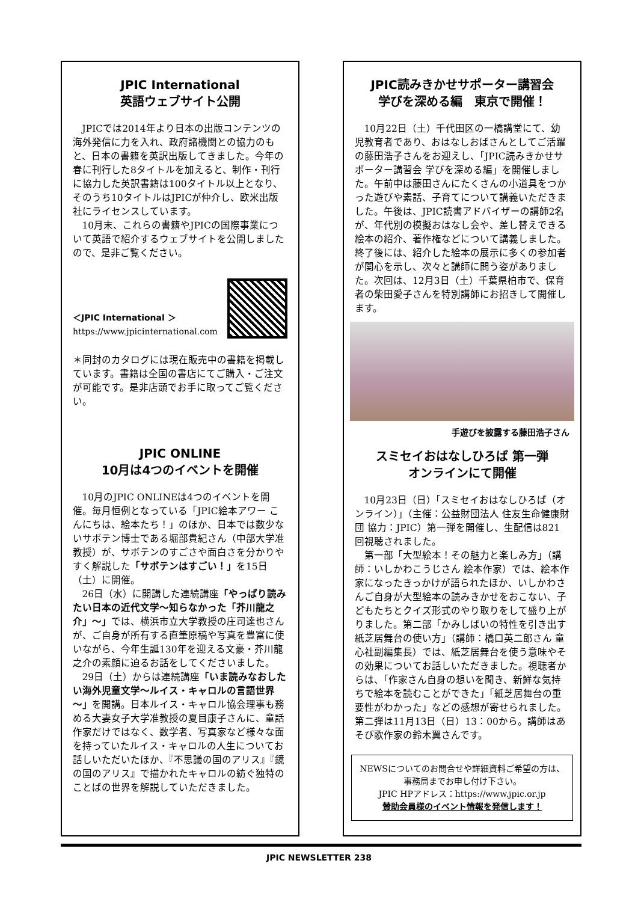JPIC International
英語ウェブサイト公開
JPICでは2014年より日本の出版コンテンツの海外発信に力を入れ、政府諸機関との協力のもと、日本の書籍を英訳出版してきました。今年の春に刊行した8タイトルを加えると、制作・刊行に協力した英訳書籍は100タイトル以上となり、そのうち10タイトルはJPICが仲介し、欧米出版社にライセンスしています。
10月末、これらの書籍やJPICの国際事業について英語で紹介するウェブサイトを公開しましたので、是非ご覧ください。
＜JPIC International ＞
https://www.jpicinternational.com
＊同封のカタログには現在販売中の書籍を掲載しています。書籍は全国の書店にてご購入・ご注文が可能です。是非店頭でお手に取ってご覧ください。
JPIC ONLINE
10月は4つのイベントを開催
10月のJPIC ONLINEは4つのイベントを開催。毎月恒例となっている「JPIC絵本アワー こんにちは、絵本たち！」のほか、日本では数少ないサボテン博士である堀部貴紀さん（中部大学准教授）が、サボテンのすごさや面白さを分かりやすく解説した「サボテンはすごい！」を15日（土）に開催。
26日（水）に開講した連続講座「やっぱり読みたい日本の近代文学～知らなかった「芥川龍之介」～」では、横浜市立大学教授の庄司達也さんが、ご自身が所有する直筆原稿や写真を豊富に使いながら、今年生誕130年を迎える文豪・芥川龍之介の素顔に迫るお話をしてくださいました。
29日（土）からは連続講座「いま読みなおしたい海外児童文学～ルイス・キャロルの言語世界～」を開講。日本ルイス・キャロル協会理事も務める大妻女子大学准教授の夏目康子さんに、童話作家だけではなく、数学者、写真家など様々な面を持っていたルイス・キャロルの人生についてお話しいただいたほか、『不思議の国のアリス』『鏡の国のアリス』で描かれたキャロルの紡ぐ独特のことばの世界を解説していただきました。
JPIC読みきかせサポーター講習会
学びを深める編　東京で開催！
10月22日（土）千代田区の一橋講堂にて、幼児教育者であり、おはなしおばさんとしてご活躍の藤田浩子さんをお迎えし、「JPIC読みきかせサポーター講習会 学びを深める編」を開催しました。午前中は藤田さんにたくさんの小道具をつかった遊びや素話、子育てについて講義いただきました。午後は、JPIC読書アドバイザーの講師2名が、年代別の模擬おはなし会や、差し替えできる絵本の紹介、著作権などについて講義しました。終了後には、紹介した絵本の展示に多くの参加者が関心を示し、次々と講師に問う姿がありました。次回は、12月3日（土）千葉県柏市で、保育者の柴田愛子さんを特別講師にお招きして開催します。
手遊びを披露する藤田浩子さん
スミセイおはなしひろば 第一弾
オンラインにて開催
10月23日（日）「スミセイおはなしひろば（オンライン）」（主催：公益財団法人 住友生命健康財団 協力：JPIC）第一弾を開催し、生配信は821回視聴されました。
第一部「大型絵本！その魅力と楽しみ方」（講師：いしかわこうじさん 絵本作家）では、絵本作家になったきっかけが語られたほか、いしかわさんご自身が大型絵本の読みきかせをおこない、子どもたちとクイズ形式のやり取りをして盛り上がりました。第二部「かみしばいの特性を引き出す紙芝居舞台の使い方」（講師：橋口英二郎さん 童心社副編集長）では、紙芝居舞台を使う意味やその効果についてお話しいただきました。視聴者からは、「作家さん自身の想いを聞き、新鮮な気持ちで絵本を読むことができた」「紙芝居舞台の重要性がわかった」などの感想が寄せられました。第二弾は11月13日（日）13：00から。講師はあそび歌作家の鈴木翼さんです。
NEWSについてのお問合せや詳細資料ご希望の方は、事務局までお申し付け下さい。
JPIC HPアドレス：https://www.jpic.or.jp
賛助会員様のイベント情報を発信します！
JPIC NEWSLETTER 238